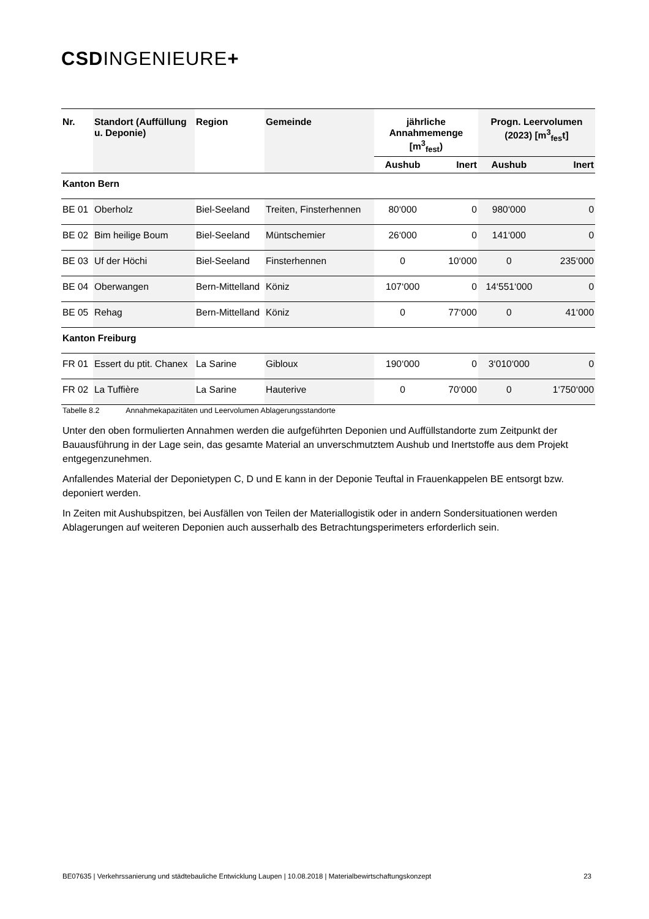CSDINGENIEURE+
| Nr. | Standort (Auffüllung u. Deponie) | Region | Gemeinde | jährliche Annahmemenge [m<sup>3</sup><sub>fest</sub>) | | Progn. Leervolumen (2023) [m<sup>3</sup><sub>fes</sub>t] | |
| --- | --- | --- | --- | --- | --- | --- | --- |
| | | | | Aushub | Inert | Aushub | Inert |
| Kanton Bern | | | | | | | |
| BE 01 | Oberholz | Biel-Seeland | Treiten, Finsterhennen | 80‘000 | 0 | 980‘000 | 0 |
| BE 02 | Bim heilige Boum | Biel-Seeland | Müntschemier | 26‘000 | 0 | 141‘000 | 0 |
| BE 03 | Uf der Höchi | Biel-Seeland | Finsterhennen | 0 | 10‘000 | 0 | 235‘000 |
| BE 04 | Oberwangen | Bern-Mittelland | Köniz | 107‘000 | 0 | 14‘551‘000 | 0 |
| BE 05 | Rehag | Bern-Mittelland | Köniz | 0 | 77‘000 | 0 | 41‘000 |
| Kanton Freiburg | | | | | | | |
| FR 01 | Essert du ptit. Chanex | La Sarine | Gibloux | 190‘000 | 0 | 3‘010‘000 | 0 |
| FR 02 | La Tuffière | La Sarine | Hauterive | 0 | 70‘000 | 0 | 1‘750‘000 |
Tabelle 8.2 Annahmekapazitäten und Leervolumen Ablagerungsstandorte
Unter den oben formulierten Annahmen werden die aufgeführten Deponien und Auffüllstandorte zum Zeitpunkt der Bauausführung in der Lage sein, das gesamte Material an unverschmutztem Aushub und Inertstoffe aus dem Projekt entgegenzunehmen.
Anfallendes Material der Deponietypen C, D und E kann in der Deponie Teuftal in Frauenkappelen BE entsorgt bzw. deponiert werden.
In Zeiten mit Aushubspitzen, bei Ausfällen von Teilen der Materiallogistik oder in andern Sondersituationen werden Ablagerungen auf weiteren Deponien auch ausserhalb des Betrachtungsperimeters erforderlich sein.
BE07635 | Verkehrssanierung und städtebauliche Entwicklung Laupen | 10.08.2018 | Materialbewirtschaftungskonzept 23